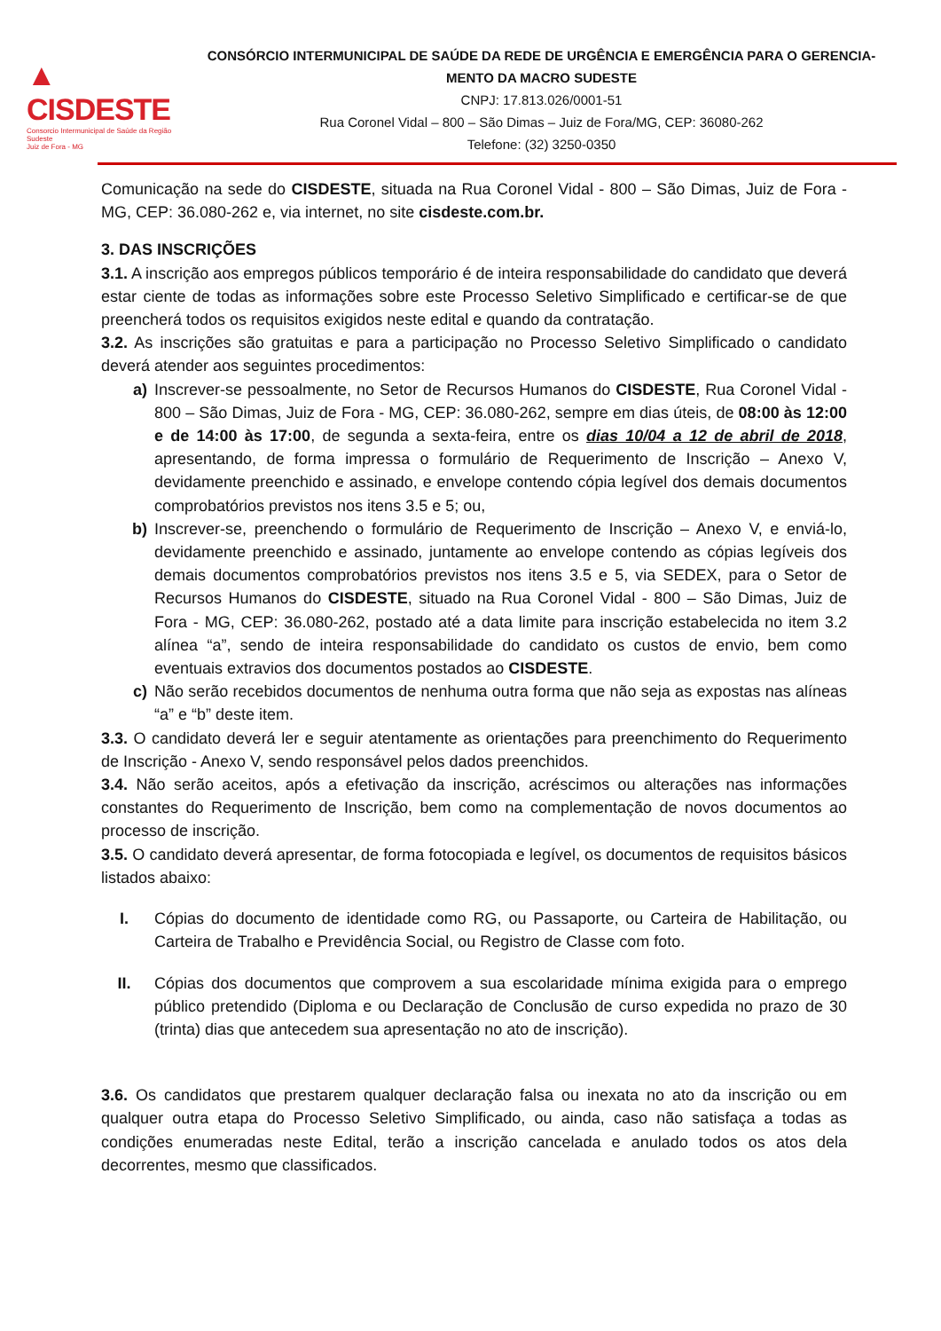▲ CISDESTE
Consorcio Intermunicipal de Saúde da Região Sudeste
Juiz de Fora - MG
CONSÓRCIO INTERMUNICIPAL DE SAÚDE DA REDE DE URGÊNCIA E EMERGÊNCIA PARA O GERENCIA-MENTO DA MACRO SUDESTE
CNPJ: 17.813.026/0001-51
Rua Coronel Vidal – 800 – São Dimas – Juiz de Fora/MG, CEP: 36080-262
Telefone: (32) 3250-0350
Comunicação na sede do CISDESTE, situada na Rua Coronel Vidal - 800 – São Dimas, Juiz de Fora - MG, CEP: 36.080-262 e, via internet, no site cisdeste.com.br.
3. DAS INSCRIÇÕES
3.1. A inscrição aos empregos públicos temporário é de inteira responsabilidade do candidato que deverá estar ciente de todas as informações sobre este Processo Seletivo Simplificado e certificar-se de que preencherá todos os requisitos exigidos neste edital e quando da contratação.
3.2. As inscrições são gratuitas e para a participação no Processo Seletivo Simplificado o candidato deverá atender aos seguintes procedimentos:
a) Inscrever-se pessoalmente, no Setor de Recursos Humanos do CISDESTE, Rua Coronel Vidal - 800 – São Dimas, Juiz de Fora - MG, CEP: 36.080-262, sempre em dias úteis, de 08:00 às 12:00 e de 14:00 às 17:00, de segunda a sexta-feira, entre os dias 10/04 a 12 de abril de 2018, apresentando, de forma impressa o formulário de Requerimento de Inscrição – Anexo V, devidamente preenchido e assinado, e envelope contendo cópia legível dos demais documentos comprobatórios previstos nos itens 3.5 e 5; ou,
b) Inscrever-se, preenchendo o formulário de Requerimento de Inscrição – Anexo V, e enviá-lo, devidamente preenchido e assinado, juntamente ao envelope contendo as cópias legíveis dos demais documentos comprobatórios previstos nos itens 3.5 e 5, via SEDEX, para o Setor de Recursos Humanos do CISDESTE, situado na Rua Coronel Vidal - 800 – São Dimas, Juiz de Fora - MG, CEP: 36.080-262, postado até a data limite para inscrição estabelecida no item 3.2 alínea “a”, sendo de inteira responsabilidade do candidato os custos de envio, bem como eventuais extravios dos documentos postados ao CISDESTE.
c) Não serão recebidos documentos de nenhuma outra forma que não seja as expostas nas alíneas “a” e “b” deste item.
3.3. O candidato deverá ler e seguir atentamente as orientações para preenchimento do Requerimento de Inscrição - Anexo V, sendo responsável pelos dados preenchidos.
3.4. Não serão aceitos, após a efetivação da inscrição, acréscimos ou alterações nas informações constantes do Requerimento de Inscrição, bem como na complementação de novos documentos ao processo de inscrição.
3.5. O candidato deverá apresentar, de forma fotocopiada e legível, os documentos de requisitos básicos listados abaixo:
I. Cópias do documento de identidade como RG, ou Passaporte, ou Carteira de Habilitação, ou Carteira de Trabalho e Previdência Social, ou Registro de Classe com foto.
II. Cópias dos documentos que comprovem a sua escolaridade mínima exigida para o emprego público pretendido (Diploma e ou Declaração de Conclusão de curso expedida no prazo de 30 (trinta) dias que antecedem sua apresentação no ato de inscrição).
3.6. Os candidatos que prestarem qualquer declaração falsa ou inexata no ato da inscrição ou em qualquer outra etapa do Processo Seletivo Simplificado, ou ainda, caso não satisfaça a todas as condições enumeradas neste Edital, terão a inscrição cancelada e anulado todos os atos dela decorrentes, mesmo que classificados.